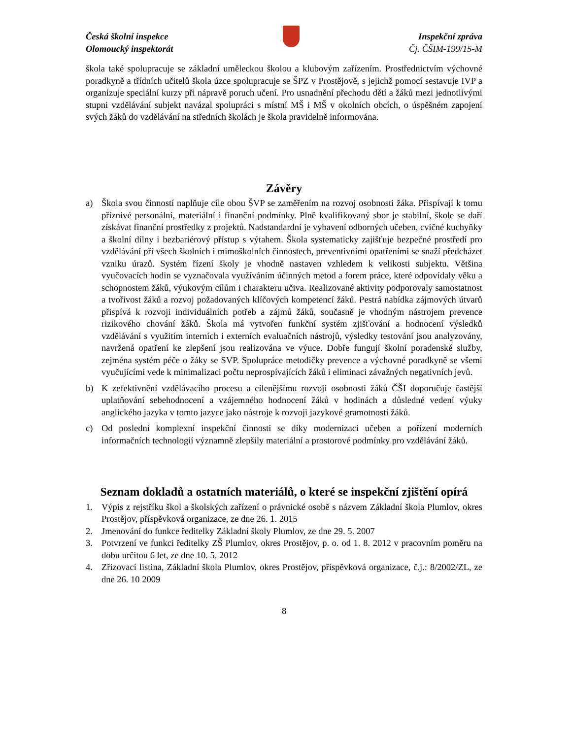Česká školní inspekce
Olomoucký inspektorát
Inspekční zpráva
Čj. ČŠIM-199/15-M
škola také spolupracuje se základní uměleckou školou a klubovým zařízením. Prostřednictvím výchovné poradkyně a třídních učitelů škola úzce spolupracuje se ŠPZ v Prostějově, s jejichž pomocí sestavuje IVP a organizuje speciální kurzy při nápravě poruch učení. Pro usnadnění přechodu dětí a žáků mezi jednotlivými stupni vzdělávání subjekt navázal spolupráci s místní MŠ i MŠ v okolních obcích, o úspěšném zapojení svých žáků do vzdělávání na středních školách je škola pravidelně informována.
Závěry
a) Škola svou činností naplňuje cíle obou ŠVP se zaměřením na rozvoj osobnosti žáka. Přispívají k tomu příznivé personální, materiální i finanční podmínky. Plně kvalifikovaný sbor je stabilní, škole se daří získávat finanční prostředky z projektů. Nadstandardní je vybavení odborných učeben, cvičné kuchyňky a školní dílny i bezbariérový přístup s výtahem. Škola systematicky zajišťuje bezpečné prostředí pro vzdělávání při všech školních i mimoškolních činnostech, preventivními opatřeními se snaží předcházet vzniku úrazů. Systém řízení školy je vhodně nastaven vzhledem k velikosti subjektu. Většina vyučovacích hodin se vyznačovala využíváním účinných metod a forem práce, které odpovídaly věku a schopnostem žáků, výukovým cílům i charakteru učiva. Realizované aktivity podporovaly samostatnost a tvořivost žáků a rozvoj požadovaných klíčových kompetencí žáků. Pestrá nabídka zájmových útvarů přispívá k rozvoji individuálních potřeb a zájmů žáků, současně je vhodným nástrojem prevence rizikového chování žáků. Škola má vytvořen funkční systém zjišťování a hodnocení výsledků vzdělávání s využitím interních i externích evaluačních nástrojů, výsledky testování jsou analyzovány, navržená opatření ke zlepšení jsou realizována ve výuce. Dobře fungují školní poradenské služby, zejména systém péče o žáky se SVP. Spolupráce metodičky prevence a výchovné poradkyně se všemi vyučujícími vede k minimalizaci počtu neprospívajících žáků i eliminaci závažných negativních jevů.
b) K zefektivnění vzdělávacího procesu a cílenějšímu rozvoji osobnosti žáků ČŠI doporučuje častější uplatňování sebehodnocení a vzájemného hodnocení žáků v hodinách a důsledné vedení výuky anglického jazyka v tomto jazyce jako nástroje k rozvoji jazykové gramotnosti žáků.
c) Od poslední komplexní inspekční činnosti se díky modernizaci učeben a pořízení moderních informačních technologií významně zlepšily materiální a prostorové podmínky pro vzdělávání žáků.
Seznam dokladů a ostatních materiálů, o které se inspekční zjištění opírá
1. Výpis z rejstříku škol a školských zařízení o právnické osobě s názvem Základní škola Plumlov, okres Prostějov, příspěvková organizace, ze dne 26. 1. 2015
2. Jmenování do funkce ředitelky Základní školy Plumlov, ze dne 29. 5. 2007
3. Potvrzení ve funkci ředitelky ZŠ Plumlov, okres Prostějov, p. o. od 1. 8. 2012 v pracovním poměru na dobu určitou 6 let, ze dne 10. 5. 2012
4. Zřizovací listina, Základní škola Plumlov, okres Prostějov, příspěvková organizace, č.j.: 8/2002/ZL, ze dne 26. 10 2009
8